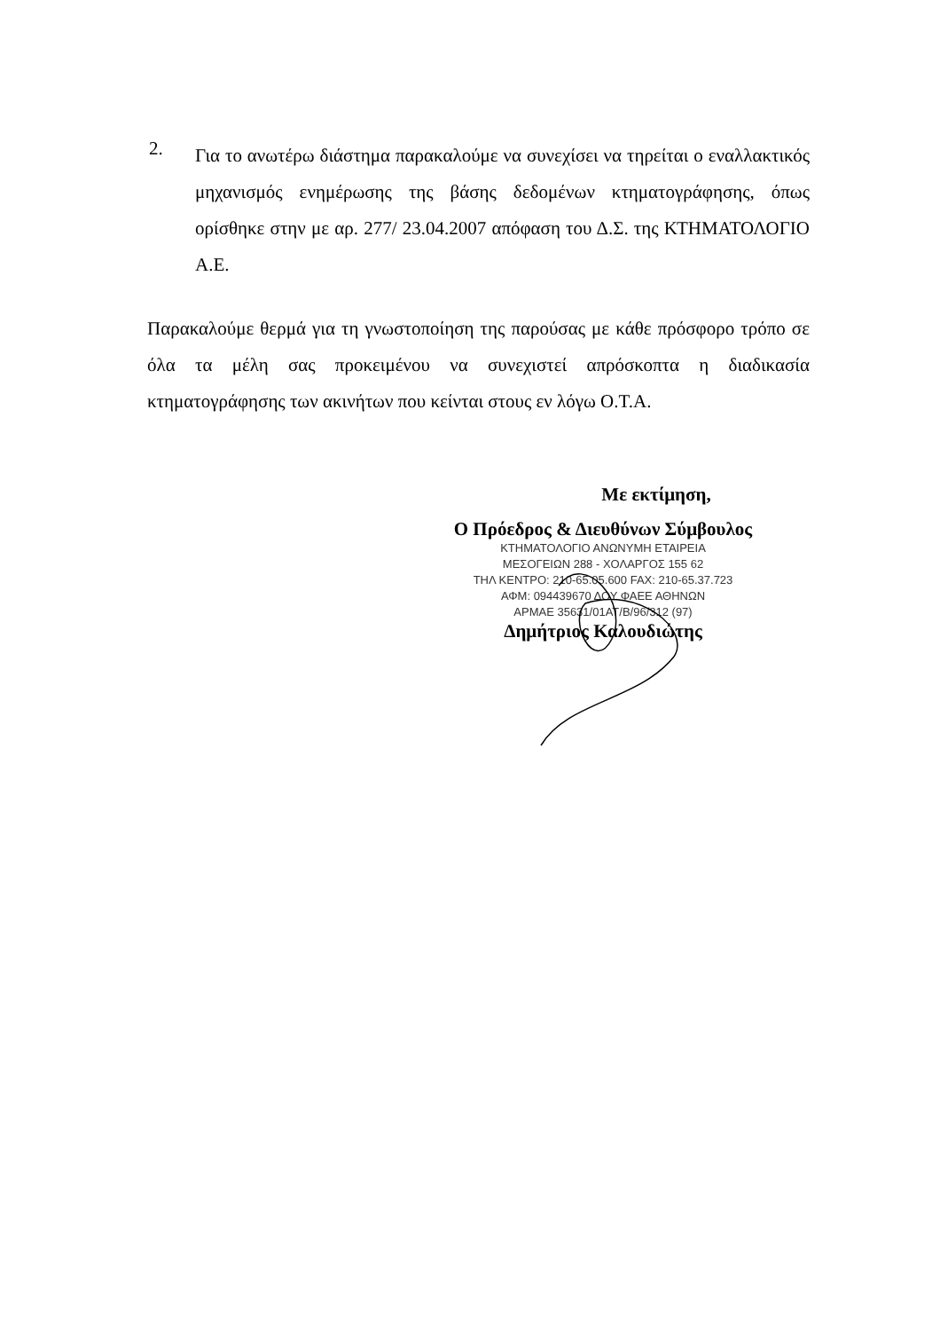2.
Για το ανωτέρω διάστημα παρακαλούμε να συνεχίσει να τηρείται ο εναλλακτικός μηχανισμός ενημέρωσης της βάσης δεδομένων κτηματογράφησης, όπως ορίσθηκε στην με αρ. 277/ 23.04.2007 απόφαση του Δ.Σ. της ΚΤΗΜΑΤΟΛΟΓΙΟ Α.Ε.
Παρακαλούμε θερμά για τη γνωστοποίηση της παρούσας με κάθε πρόσφορο τρόπο σε όλα τα μέλη σας προκειμένου να συνεχιστεί απρόσκοπτα η διαδικασία κτηματογράφησης των ακινήτων που κείνται στους εν λόγω Ο.Τ.Α.
Με εκτίμηση,
Ο Πρόεδρος & Διευθύνων Σύμβουλος
ΚΤΗΜΑΤΟΛΟΓΙΟ ΑΝΩΝΥΜΗ ΕΤΑΙΡΕΙΑ
ΜΕΣΟΓΕΙΩΝ 288 - ΧΟΛΑΡΓΟΣ 155 62
ΤΗΛ ΚΕΝΤΡΟ: 210-65.05.600 FAX: 210-65.37.723
ΑΦΜ: 094439670 ΔΟΥ ΦΑΕΕ ΑΘΗΝΩΝ
ΑΡΜΑΕ 35631/01ΑΤ/Β/96/312 (97)
Δημήτριος Καλουδιώτης